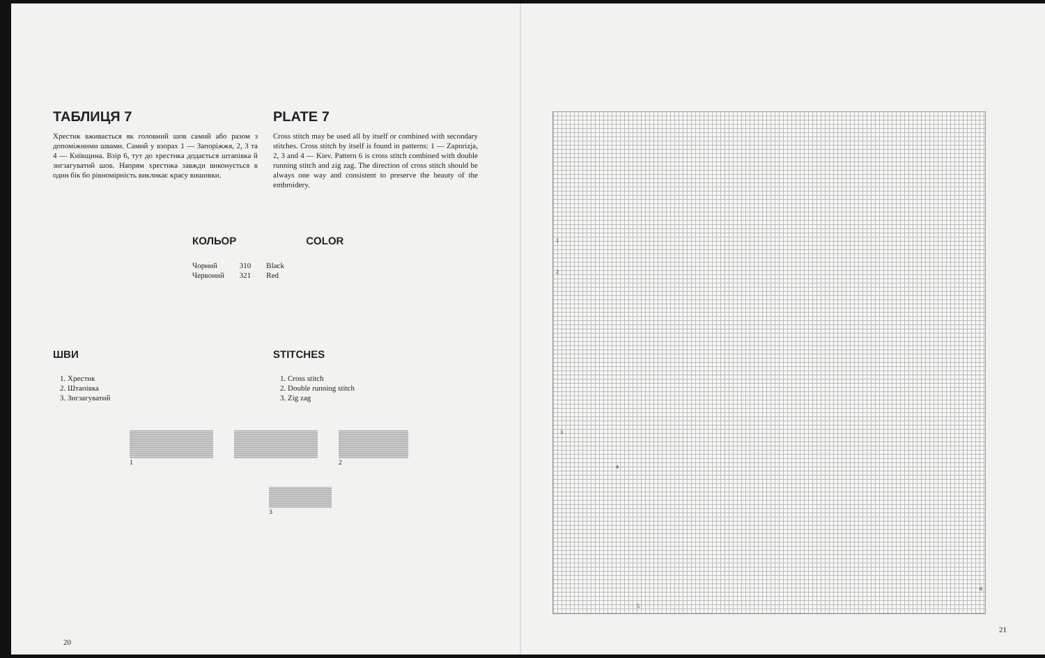ТАБЛИЦЯ 7
Хрестик вживається як головний шов самий або разом з допоміжними швами. Самий у взорах 1 — Запоріжжя, 2, 3 та 4 — Київщина. Взір 6, тут до хрестика додається штапівка й зигзагуватий шов. Напрям хрестика завжди виконується в один бік бо рівномірність викликає красу вишивки.
PLATE 7
Cross stitch may be used all by itself or combined with secondary stitches. Cross stitch by itself is found in patterns: 1 — Zaporizja, 2, 3 and 4 — Kiev. Pattern 6 is cross stitch combined with double running stitch and zig zag. The direction of cross stitch should be always one way and consistent to preserve the beauty of the embroidery.
КОЛЬОР COLOR
| Чорний | 310 | Black |
| Червоний | 321 | Red |
ШВИ
1. Хрестик
2. Штапівка
3. Зигзагуватий
STITCHES
1. Cross stitch
2. Double running stitch
3. Zig zag
1 2
3
20
1
2
3
4
5
6
21